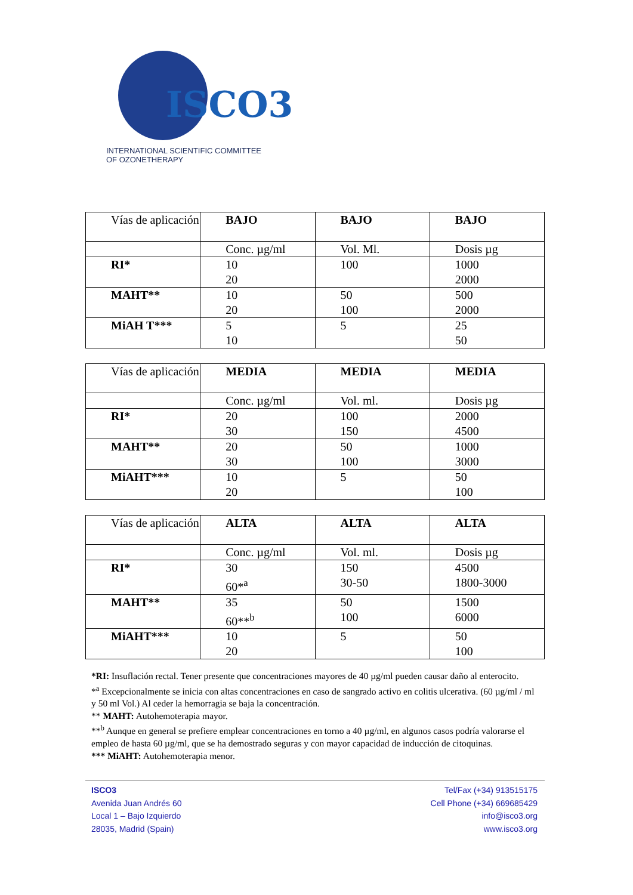ISCO3
INTERNATIONAL SCIENTIFIC COMMITTEE
OF OZONETHERAPY
| Vías de aplicación | BAJO | BAJO | BAJO |
| | Conc. µg/ml | Vol. Ml. | Dosis µg |
| RI* | 10 20 | 100 | 1000 2000 |
| MAHT** | 10 20 | 50 100 | 500 2000 |
| MiAH T*** | 5 10 | 5 | 25 50 |
| Vías de aplicación | MEDIA | MEDIA | MEDIA |
| | Conc. µg/ml | Vol. ml. | Dosis µg |
| RI* | 20 30 | 100 150 | 2000 4500 |
| MAHT** | 20 30 | 50 100 | 1000 3000 |
| MiAHT*** | 10 20 | 5 | 50 100 |
| Vías de aplicación | ALTA | ALTA | ALTA |
| | Conc. µg/ml | Vol. ml. | Dosis µg |
| RI* | 30 60*<sup>a</sup> | 150 30-50 | 4500 1800-3000 |
| MAHT** | 35 60**<sup>b</sup> | 50 100 | 1500 6000 |
| MiAHT*** | 10 20 | 5 | 50 100 |
*RI: Insuflación rectal. Tener presente que concentraciones mayores de 40 µg/ml pueden causar daño al enterocito.
*<sup>a</sup> Excepcionalmente se inicia con altas concentraciones en caso de sangrado activo en colitis ulcerativa. (60 µg/ml / ml y 50 ml Vol.) Al ceder la hemorragia se baja la concentración.
** MAHT: Autohemoterapia mayor.
**<sup>b</sup> Aunque en general se prefiere emplear concentraciones en torno a 40 µg/ml, en algunos casos podría valorarse el empleo de hasta 60 µg/ml, que se ha demostrado seguras y con mayor capacidad de inducción de citoquinas.
*** MiAHT: Autohemoterapia menor.
ISCO3
Avenida Juan Andrés 60
Local 1 – Bajo Izquierdo
28035, Madrid (Spain)
Tel/Fax (+34) 913515175
Cell Phone (+34) 669685429
info@isco3.org
www.isco3.org